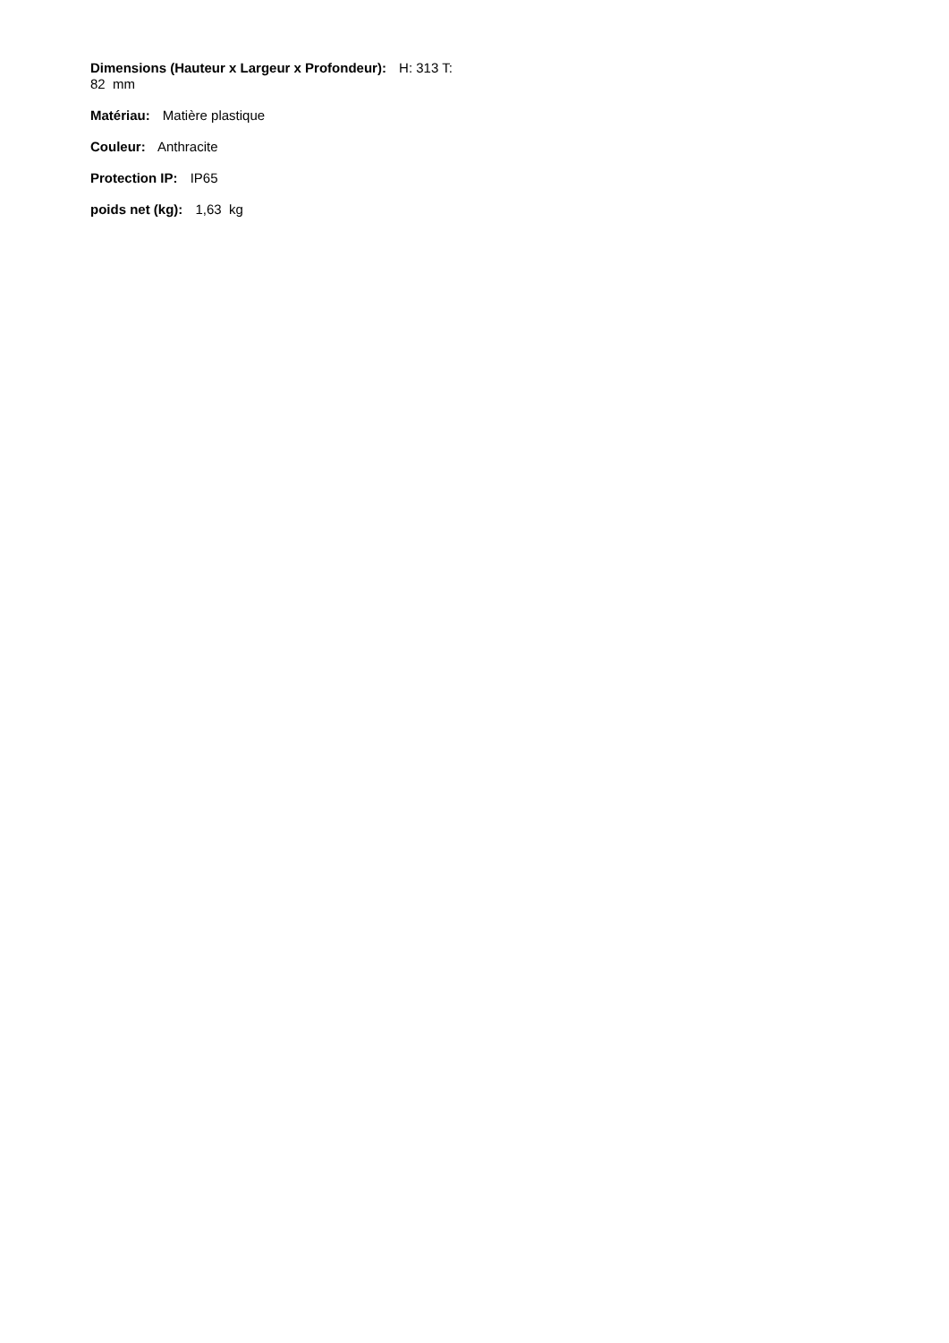Dimensions (Hauteur x Largeur x Profondeur): H: 313 T:
82 mm
Matériau: Matière plastique
Couleur: Anthracite
Protection IP: IP65
poids net (kg): 1,63 kg